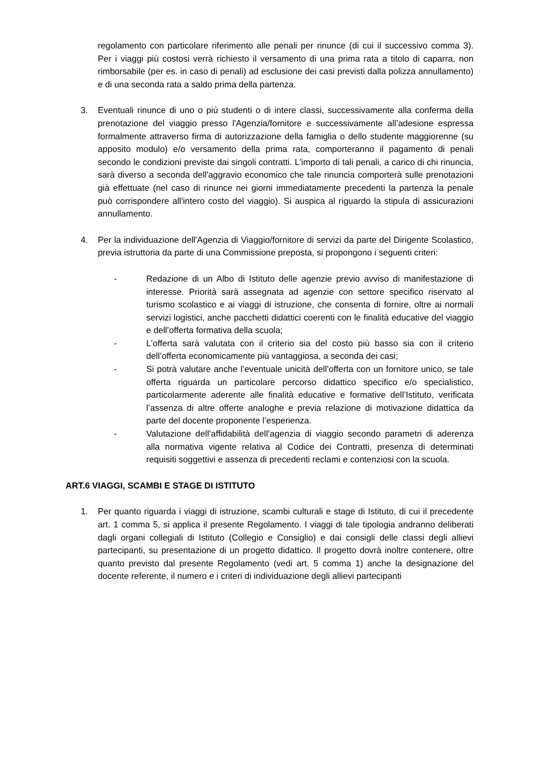regolamento con particolare riferimento alle penali per rinunce (di cui il successivo comma 3). Per i viaggi più costosi verrà richiesto il versamento di una prima rata a titolo di caparra, non rimborsabile (per es. in caso di penali) ad esclusione dei casi previsti dalla polizza annullamento) e di una seconda rata a saldo prima della partenza.
3. Eventuali rinunce di uno o più studenti o di intere classi, successivamente alla conferma della prenotazione del viaggio presso l'Agenzia/fornitore e successivamente all’adesione espressa formalmente attraverso firma di autorizzazione della famiglia o dello studente maggiorenne (su apposito modulo) e/o versamento della prima rata, comporteranno il pagamento di penali secondo le condizioni previste dai singoli contratti. L'importo di tali penali, a carico di chi rinuncia, sarà diverso a seconda dell'aggravio economico che tale rinuncia comporterà sulle prenotazioni già effettuate (nel caso di rinunce nei giorni immediatamente precedenti la partenza la penale può corrispondere all'intero costo del viaggio). Si auspica al riguardo la stipula di assicurazioni annullamento.
4. Per la individuazione dell'Agenzia di Viaggio/fornitore di servizi da parte del Dirigente Scolastico, previa istruttoria da parte di una Commissione preposta, si propongono i seguenti criteri:
- Redazione di un Albo di Istituto delle agenzie previo avviso di manifestazione di interesse. Priorità sarà assegnata ad agenzie con settore specifico riservato al turismo scolastico e ai viaggi di istruzione, che consenta di fornire, oltre ai normali servizi logistici, anche pacchetti didattici coerenti con le finalità educative del viaggio e dell’offerta formativa della scuola;
- L'offerta sarà valutata con il criterio sia del costo più basso sia con il criterio dell’offerta economicamente più vantaggiosa, a seconda dei casi;
- Si potrà valutare anche l’eventuale unicità dell’offerta con un fornitore unico, se tale offerta riguarda un particolare percorso didattico specifico e/o specialistico, particolarmente aderente alle finalità educative e formative dell’Istituto, verificata l’assenza di altre offerte analoghe e previa relazione di motivazione didattica da parte del docente proponente l’esperienza.
- Valutazione dell’affidabilità dell’agenzia di viaggio secondo parametri di aderenza alla normativa vigente relativa al Codice dei Contratti, presenza di determinati requisiti soggettivi e assenza di precedenti reclami e contenziosi con la scuola.
ART.6 VIAGGI, SCAMBI E STAGE DI ISTITUTO
1. Per quanto riguarda i viaggi di istruzione, scambi culturali e stage di Istituto, di cui il precedente art. 1 comma 5, si applica il presente Regolamento. I viaggi di tale tipologia andranno deliberati dagli organi collegiali di Istituto (Collegio e Consiglio) e dai consigli delle classi degli allievi partecipanti, su presentazione di un progetto didattico. Il progetto dovrà inoltre contenere, oltre quanto previsto dal presente Regolamento (vedi art. 5 comma 1) anche la designazione del docente referente, il numero e i criteri di individuazione degli allievi partecipanti